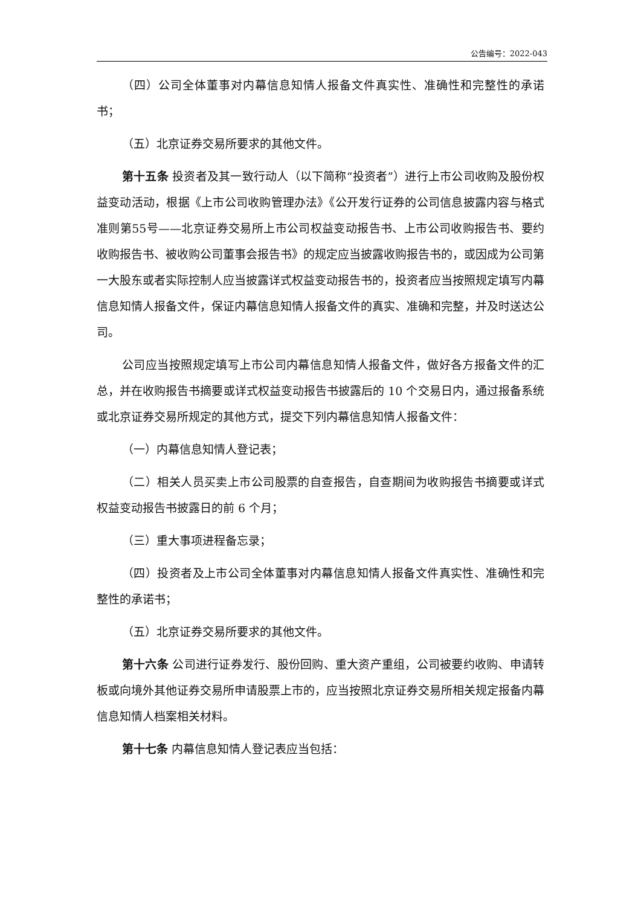公告编号：2022-043
（四）公司全体董事对内幕信息知情人报备文件真实性、准确性和完整性的承诺书；
（五）北京证券交易所要求的其他文件。
第十五条 投资者及其一致行动人（以下简称“投资者”）进行上市公司收购及股份权益变动活动，根据《上市公司收购管理办法》《公开发行证券的公司信息披露内容与格式准则第55号——北京证券交易所上市公司权益变动报告书、上市公司收购报告书、要约收购报告书、被收购公司董事会报告书》的规定应当披露收购报告书的，或因成为公司第一大股东或者实际控制人应当披露详式权益变动报告书的，投资者应当按照规定填写内幕信息知情人报备文件，保证内幕信息知情人报备文件的真实、准确和完整，并及时送达公司。
公司应当按照规定填写上市公司内幕信息知情人报备文件，做好各方报备文件的汇总，并在收购报告书摘要或详式权益变动报告书披露后的 10 个交易日内，通过报备系统或北京证券交易所规定的其他方式，提交下列内幕信息知情人报备文件：
（一）内幕信息知情人登记表；
（二）相关人员买卖上市公司股票的自查报告，自查期间为收购报告书摘要或详式权益变动报告书披露日的前 6 个月；
（三）重大事项进程备忘录；
（四）投资者及上市公司全体董事对内幕信息知情人报备文件真实性、准确性和完整性的承诺书；
（五）北京证券交易所要求的其他文件。
第十六条 公司进行证券发行、股份回购、重大资产重组，公司被要约收购、申请转板或向境外其他证券交易所申请股票上市的，应当按照北京证券交易所相关规定报备内幕信息知情人档案相关材料。
第十七条 内幕信息知情人登记表应当包括：